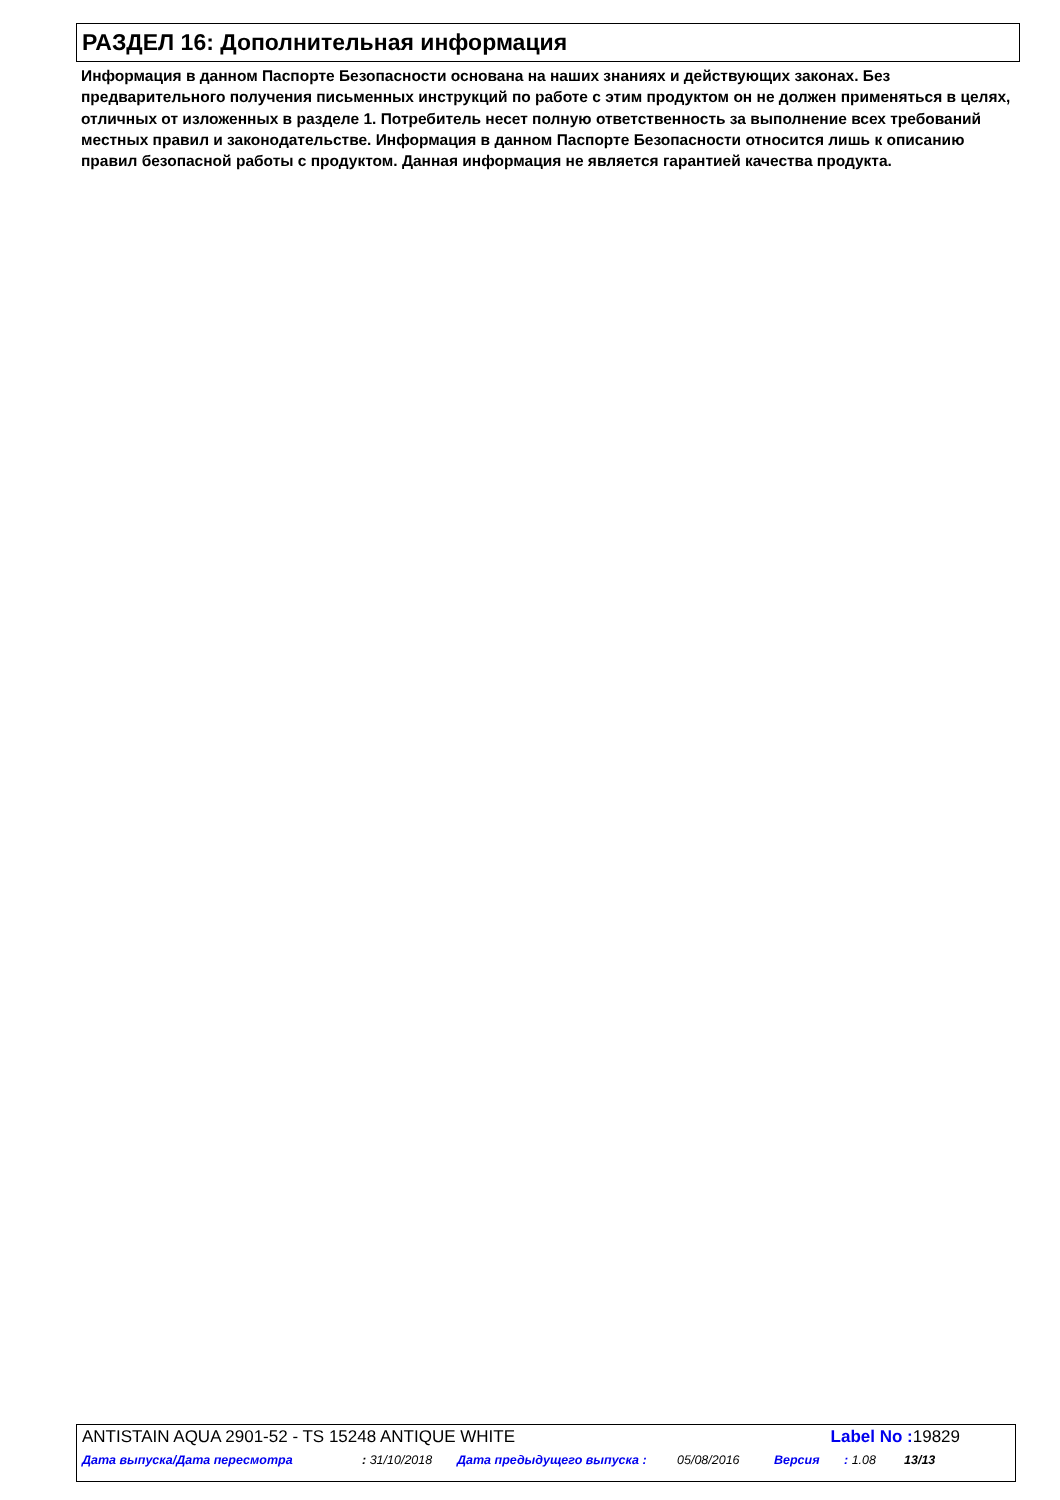РАЗДЕЛ 16: Дополнительная информация
Информация в данном Паспорте Безопасности основана на наших знаниях и действующих законах. Без предварительного получения письменных инструкций по работе с этим продуктом он не должен применяться в целях, отличных от изложенных в разделе 1. Потребитель несет полную ответственность за выполнение всех требований местных правил и законодательстве. Информация в данном Паспорте Безопасности относится лишь к описанию правил безопасной работы с продуктом. Данная информация не является гарантией качества продукта.
ANTISTAIN AQUA 2901-52 - TS 15248 ANTIQUE WHITE Label No : 19829
Дата выпуска/Дата пересмотра: 31/10/2018 Дата предыдущего выпуска : 05/08/2016 Версия: 1.08 13/13